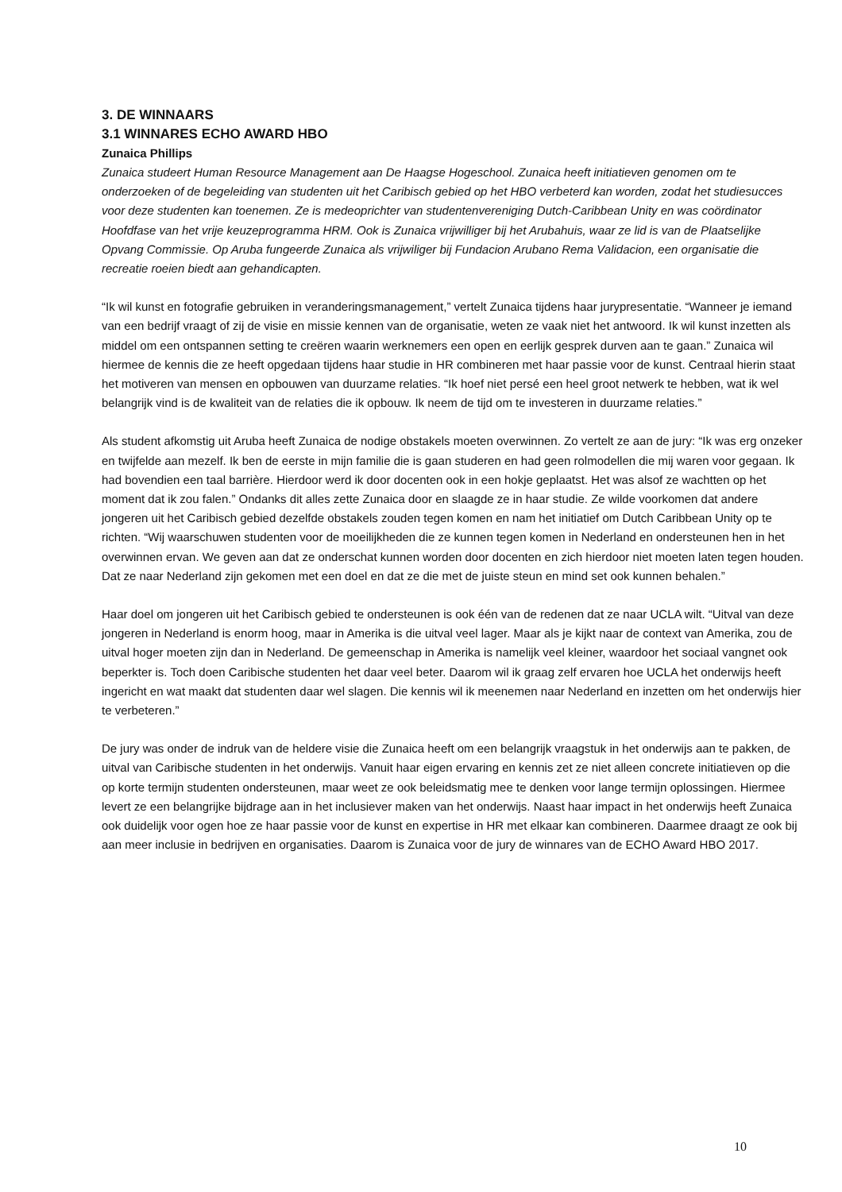3. DE WINNAARS
3.1 WINNARES ECHO AWARD HBO
Zunaica Phillips
Zunaica studeert Human Resource Management aan De Haagse Hogeschool. Zunaica heeft initiatieven genomen om te onderzoeken of de begeleiding van studenten uit het Caribisch gebied op het HBO verbeterd kan worden, zodat het studiesucces voor deze studenten kan toenemen. Ze is medeoprichter van studentenvereniging Dutch-Caribbean Unity en was coördinator Hoofdfase van het vrije keuzeprogramma HRM. Ook is Zunaica vrijwilliger bij het Arubahuis, waar ze lid is van de Plaatselijke Opvang Commissie. Op Aruba fungeerde Zunaica als vrijwiliger bij Fundacion Arubano Rema Validacion, een organisatie die recreatie roeien biedt aan gehandicapten.
“Ik wil kunst en fotografie gebruiken in veranderingsmanagement,” vertelt Zunaica tijdens haar jurypresentatie. “Wanneer je iemand van een bedrijf vraagt of zij de visie en missie kennen van de organisatie, weten ze vaak niet het antwoord. Ik wil kunst inzetten als middel om een ontspannen setting te creëren waarin werknemers een open en eerlijk gesprek durven aan te gaan.” Zunaica wil hiermee de kennis die ze heeft opgedaan tijdens haar studie in HR combineren met haar passie voor de kunst. Centraal hierin staat het motiveren van mensen en opbouwen van duurzame relaties. “Ik hoef niet persé een heel groot netwerk te hebben, wat ik wel belangrijk vind is de kwaliteit van de relaties die ik opbouw. Ik neem de tijd om te investeren in duurzame relaties.”
Als student afkomstig uit Aruba heeft Zunaica de nodige obstakels moeten overwinnen. Zo vertelt ze aan de jury: “Ik was erg onzeker en twijfelde aan mezelf. Ik ben de eerste in mijn familie die is gaan studeren en had geen rolmodellen die mij waren voor gegaan. Ik had bovendien een taal barrière. Hierdoor werd ik door docenten ook in een hokje geplaatst. Het was alsof ze wachtten op het moment dat ik zou falen.” Ondanks dit alles zette Zunaica door en slaagde ze in haar studie. Ze wilde voorkomen dat andere jongeren uit het Caribisch gebied dezelfde obstakels zouden tegen komen en nam het initiatief om Dutch Caribbean Unity op te richten. “Wij waarschuwen studenten voor de moeilijkheden die ze kunnen tegen komen in Nederland en ondersteunen hen in het overwinnen ervan. We geven aan dat ze onderschat kunnen worden door docenten en zich hierdoor niet moeten laten tegen houden. Dat ze naar Nederland zijn gekomen met een doel en dat ze die met de juiste steun en mind set ook kunnen behalen.”
Haar doel om jongeren uit het Caribisch gebied te ondersteunen is ook één van de redenen dat ze naar UCLA wilt. “Uitval van deze jongeren in Nederland is enorm hoog, maar in Amerika is die uitval veel lager. Maar als je kijkt naar de context van Amerika, zou de uitval hoger moeten zijn dan in Nederland. De gemeenschap in Amerika is namelijk veel kleiner, waardoor het sociaal vangnet ook beperkter is. Toch doen Caribische studenten het daar veel beter. Daarom wil ik graag zelf ervaren hoe UCLA het onderwijs heeft ingericht en wat maakt dat studenten daar wel slagen. Die kennis wil ik meenemen naar Nederland en inzetten om het onderwijs hier te verbeteren.”
De jury was onder de indruk van de heldere visie die Zunaica heeft om een belangrijk vraagstuk in het onderwijs aan te pakken, de uitval van Caribische studenten in het onderwijs. Vanuit haar eigen ervaring en kennis zet ze niet alleen concrete initiatieven op die op korte termijn studenten ondersteunen, maar weet ze ook beleidsmatig mee te denken voor lange termijn oplossingen. Hiermee levert ze een belangrijke bijdrage aan in het inclusiever maken van het onderwijs. Naast haar impact in het onderwijs heeft Zunaica ook duidelijk voor ogen hoe ze haar passie voor de kunst en expertise in HR met elkaar kan combineren. Daarmee draagt ze ook bij aan meer inclusie in bedrijven en organisaties. Daarom is Zunaica voor de jury de winnares van de ECHO Award HBO 2017.
10